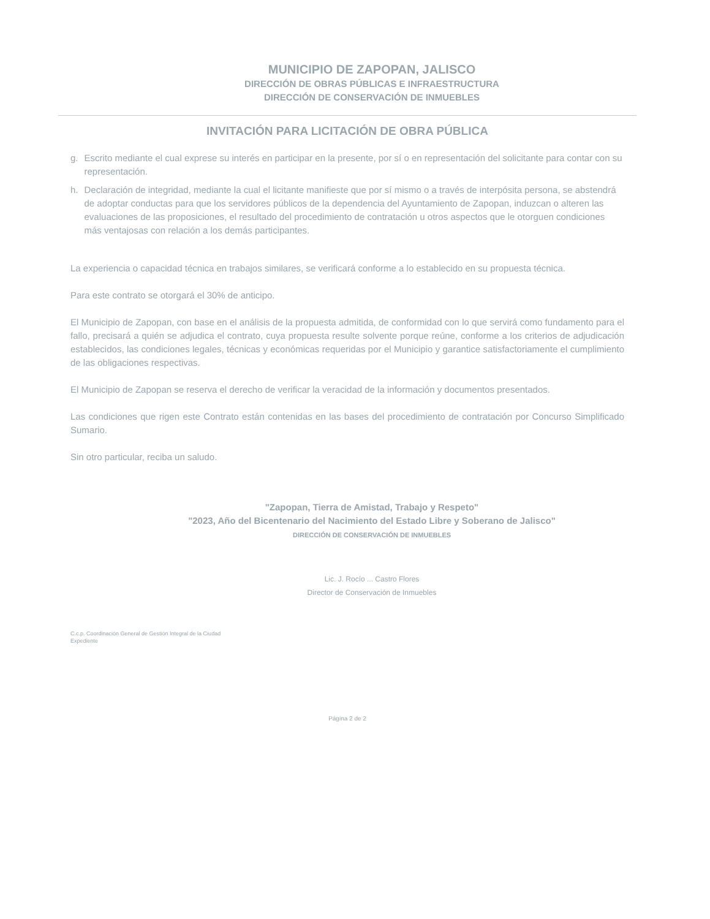MUNICIPIO DE ZAPOPAN, JALISCO
DIRECCIÓN DE OBRAS PÚBLICAS E INFRAESTRUCTURA
DIRECCIÓN DE CONSERVACIÓN DE INMUEBLES
INVITACIÓN PARA LICITACIÓN DE OBRA PÚBLICA
g. Escrito mediante el cual exprese su interés en participar en la presente, por sí o en representación del solicitante para contar con su representación.
h. Declaración de integridad, mediante la cual el licitante manifieste que por sí mismo o a través de interpósita persona, se abstendrá de adoptar conductas para que los servidores públicos de la dependencia del Ayuntamiento de Zapopan, induzcan o alteren las evaluaciones de las proposiciones, el resultado del procedimiento de contratación u otros aspectos que le otorguen condiciones más ventajosas con relación a los demás participantes.
La experiencia o capacidad técnica en trabajos similares, se verificará conforme a lo establecido en su propuesta técnica.
Para este contrato se otorgará el 30% de anticipo.
El Municipio de Zapopan, con base en el análisis de la propuesta admitida, de conformidad con lo que servirá como fundamento para el fallo, precisará a quién se adjudica el contrato, cuya propuesta resulte solvente porque reúne, conforme a los criterios de adjudicación establecidos, las condiciones legales, técnicas y económicas requeridas por el Municipio y garantice satisfactoriamente el cumplimiento de las obligaciones respectivas.
El Municipio de Zapopan se reserva el derecho de verificar la veracidad de la información y documentos presentados.
Las condiciones que rigen este Contrato están contenidas en las bases del procedimiento de contratación por Concurso Simplificado Sumario.
Sin otro particular, reciba un saludo.
"Zapopan, Tierra de Amistad, Trabajo y Respeto"
"2023, Año del Bicentenario del Nacimiento del Estado Libre y Soberano de Jalisco"
DIRECCIÓN DE CONSERVACIÓN DE INMUEBLES
Lic. J. Rocío ... Castro Flores
Director de Conservación de Inmuebles
C.c.p. Coordinación General de Gestión Integral de la Ciudad
Expediente
Página 2 de 2